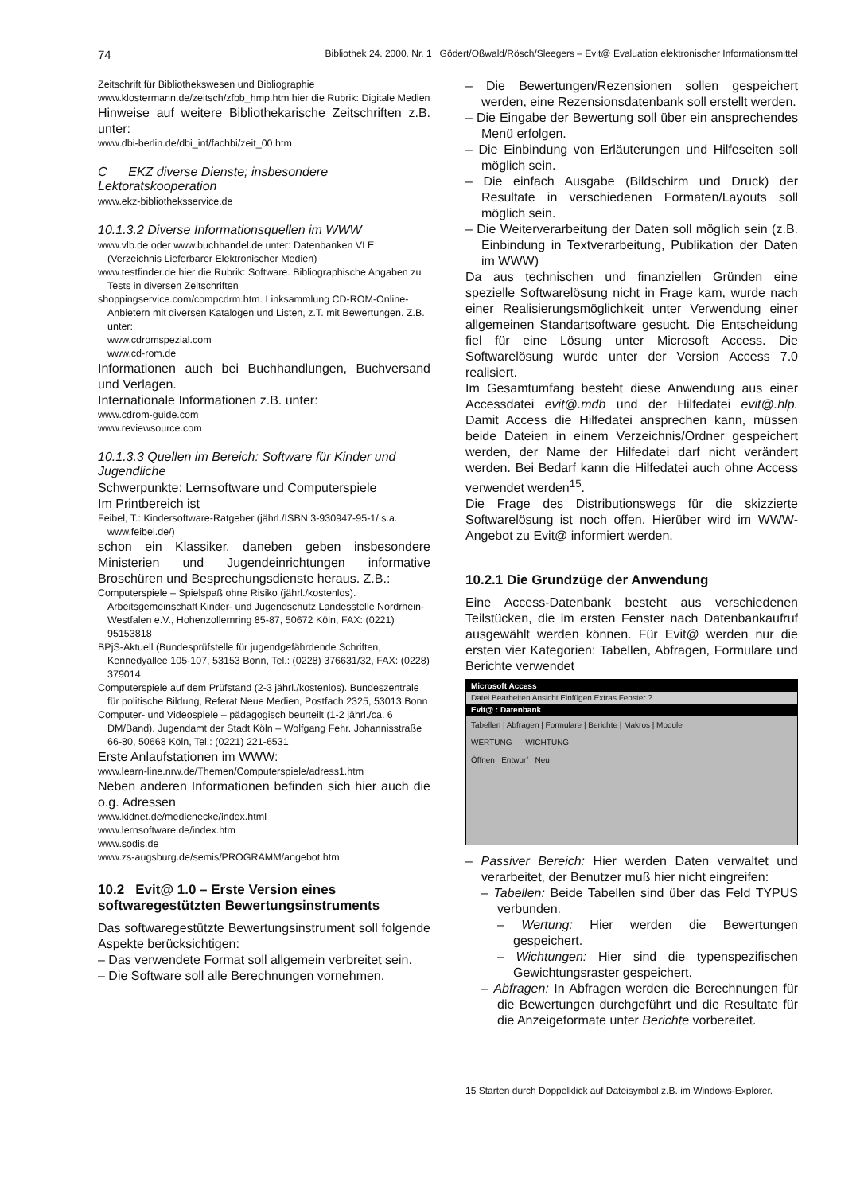74 Bibliothek 24. 2000. Nr. 1 Gödert/Oßwald/Rösch/Sleegers – Evit@ Evaluation elektronischer Informationsmittel
Zeitschrift für Bibliothekswesen und Bibliographie
www.klostermann.de/zeitsch/zfbb_hmp.htm hier die Rubrik: Digitale Medien
Hinweise auf weitere Bibliothekarische Zeitschriften z.B. unter:
www.dbi-berlin.de/dbi_inf/fachbi/zeit_00.htm
C EKZ diverse Dienste; insbesondere Lektoratskooperation
www.ekz-bibliotheksservice.de
10.1.3.2 Diverse Informationsquellen im WWW
www.vlb.de oder www.buchhandel.de unter: Datenbanken VLE (Verzeichnis Lieferbarer Elektronischer Medien)
www.testfinder.de hier die Rubrik: Software. Bibliographische Angaben zu Tests in diversen Zeitschriften
shoppingservice.com/compcdrm.htm. Linksammlung CD-ROM-Online-Anbietern mit diversen Katalogen und Listen, z.T. mit Bewertungen. Z.B. unter:
www.cdromspezial.com
www.cd-rom.de
Informationen auch bei Buchhandlungen, Buchversand und Verlagen.
Internationale Informationen z.B. unter:
www.cdrom-guide.com
www.reviewsource.com
10.1.3.3 Quellen im Bereich: Software für Kinder und Jugendliche
Schwerpunkte: Lernsoftware und Computerspiele
Im Printbereich ist
Feibel, T.: Kindersoftware-Ratgeber (jährl./ISBN 3-930947-95-1/ s.a. www.feibel.de/)
schon ein Klassiker, daneben geben insbesondere Ministerien und Jugendeinrichtungen informative Broschüren und Besprechungsdienste heraus. Z.B.:
Computerspiele – Spielspaß ohne Risiko (jährl./kostenlos). Arbeitsgemeinschaft Kinder- und Jugendschutz Landesstelle Nordrhein-Westfalen e.V., Hohenzollernring 85-87, 50672 Köln, FAX: (0221) 95153818
BPjS-Aktuell (Bundesprüfstelle für jugendgefährdende Schriften, Kennedyallee 105-107, 53153 Bonn, Tel.: (0228) 376631/32, FAX: (0228) 379014
Computerspiele auf dem Prüfstand (2-3 jährl./kostenlos). Bundeszentrale für politische Bildung, Referat Neue Medien, Postfach 2325, 53013 Bonn
Computer- und Videospiele – pädagogisch beurteilt (1-2 jährl./ca. 6 DM/Band). Jugendamt der Stadt Köln – Wolfgang Fehr. Johannisstraße 66-80, 50668 Köln, Tel.: (0221) 221-6531
Erste Anlaufstationen im WWW:
www.learn-line.nrw.de/Themen/Computerspiele/adress1.htm
Neben anderen Informationen befinden sich hier auch die o.g. Adressen
www.kidnet.de/medienecke/index.html
www.lernsoftware.de/index.htm
www.sodis.de
www.zs-augsburg.de/semis/PROGRAMM/angebot.htm
10.2 Evit@ 1.0 – Erste Version eines softwaregestützten Bewertungsinstruments
Das softwaregestützte Bewertungsinstrument soll folgende Aspekte berücksichtigen:
– Das verwendete Format soll allgemein verbreitet sein.
– Die Software soll alle Berechnungen vornehmen.
– Die Bewertungen/Rezensionen sollen gespeichert werden, eine Rezensionsdatenbank soll erstellt werden.
– Die Eingabe der Bewertung soll über ein ansprechendes Menü erfolgen.
– Die Einbindung von Erläuterungen und Hilfeseiten soll möglich sein.
– Die einfach Ausgabe (Bildschirm und Druck) der Resultate in verschiedenen Formaten/Layouts soll möglich sein.
– Die Weiterverarbeitung der Daten soll möglich sein (z.B. Einbindung in Textverarbeitung, Publikation der Daten im WWW)
Da aus technischen und finanziellen Gründen eine spezielle Softwarelösung nicht in Frage kam, wurde nach einer Realisierungsmöglichkeit unter Verwendung einer allgemeinen Standartsoftware gesucht. Die Entscheidung fiel für eine Lösung unter Microsoft Access. Die Softwarelösung wurde unter der Version Access 7.0 realisiert.
Im Gesamtumfang besteht diese Anwendung aus einer Accessdatei evit@.mdb und der Hilfedatei evit@.hlp. Damit Access die Hilfedatei ansprechen kann, müssen beide Dateien in einem Verzeichnis/Ordner gespeichert werden, der Name der Hilfedatei darf nicht verändert werden. Bei Bedarf kann die Hilfedatei auch ohne Access verwendet werden<sup>15</sup>.
Die Frage des Distributionswegs für die skizzierte Softwarelösung ist noch offen. Hierüber wird im WWW-Angebot zu Evit@ informiert werden.
10.2.1 Die Grundzüge der Anwendung
Eine Access-Datenbank besteht aus verschiedenen Teilstücken, die im ersten Fenster nach Datenbankaufruf ausgewählt werden können. Für Evit@ werden nur die ersten vier Kategorien: Tabellen, Abfragen, Formulare und Berichte verwendet
Microsoft Access
Datei Bearbeiten Ansicht Einfügen Extras Fenster ?
Evit@ : Datenbank
Tabellen | Abfragen | Formulare | Berichte | Makros | Module
WERTUNG WICHTUNG
Öffnen Entwurf Neu
– Passiver Bereich: Hier werden Daten verwaltet und verarbeitet, der Benutzer muß hier nicht eingreifen:
– Tabellen: Beide Tabellen sind über das Feld TYPUS verbunden.
– Wertung: Hier werden die Bewertungen gespeichert.
– Wichtungen: Hier sind die typenspezifischen Gewichtungsraster gespeichert.
– Abfragen: In Abfragen werden die Berechnungen für die Bewertungen durchgeführt und die Resultate für die Anzeigeformate unter Berichte vorbereitet.
15 Starten durch Doppelklick auf Dateisymbol z.B. im Windows-Explorer.